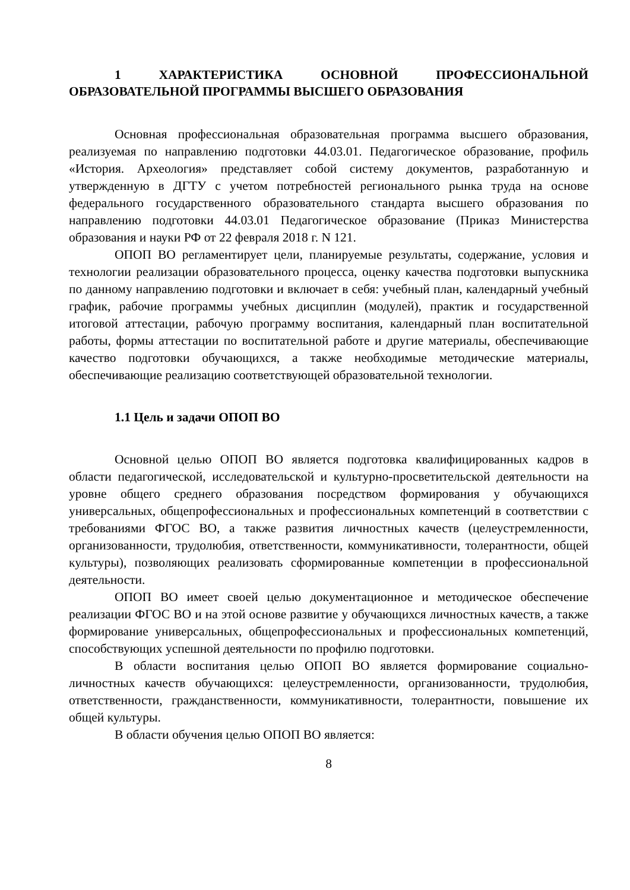1 ХАРАКТЕРИСТИКА ОСНОВНОЙ ПРОФЕССИОНАЛЬНОЙ ОБРАЗОВАТЕЛЬНОЙ ПРОГРАММЫ ВЫСШЕГО ОБРАЗОВАНИЯ
Основная профессиональная образовательная программа высшего образования, реализуемая по направлению подготовки 44.03.01. Педагогическое образование, профиль «История. Археология» представляет собой систему документов, разработанную и утвержденную в ДГТУ с учетом потребностей регионального рынка труда на основе федерального государственного образовательного стандарта высшего образования по направлению подготовки 44.03.01 Педагогическое образование (Приказ Министерства образования и науки РФ от 22 февраля 2018 г. N 121.
ОПОП ВО регламентирует цели, планируемые результаты, содержание, условия и технологии реализации образовательного процесса, оценку качества подготовки выпускника по данному направлению подготовки и включает в себя: учебный план, календарный учебный график, рабочие программы учебных дисциплин (модулей), практик и государственной итоговой аттестации, рабочую программу воспитания, календарный план воспитательной работы, формы аттестации по воспитательной работе и другие материалы, обеспечивающие качество подготовки обучающихся, а также необходимые методические материалы, обеспечивающие реализацию соответствующей образовательной технологии.
1.1 Цель и задачи ОПОП ВО
Основной целью ОПОП ВО является подготовка квалифицированных кадров в области педагогической, исследовательской и культурно-просветительской деятельности на уровне общего среднего образования посредством формирования у обучающихся универсальных, общепрофессиональных и профессиональных компетенций в соответствии с требованиями ФГОС ВО, а также развития личностных качеств (целеустремленности, организованности, трудолюбия, ответственности, коммуникативности, толерантности, общей культуры), позволяющих реализовать сформированные компетенции в профессиональной деятельности.
ОПОП ВО имеет своей целью документационное и методическое обеспечение реализации ФГОС ВО и на этой основе развитие у обучающихся личностных качеств, а также формирование универсальных, общепрофессиональных и профессиональных компетенций, способствующих успешной деятельности по профилю подготовки.
В области воспитания целью ОПОП ВО является формирование социально-личностных качеств обучающихся: целеустремленности, организованности, трудолюбия, ответственности, гражданственности, коммуникативности, толерантности, повышение их общей культуры.
В области обучения целью ОПОП ВО является:
8